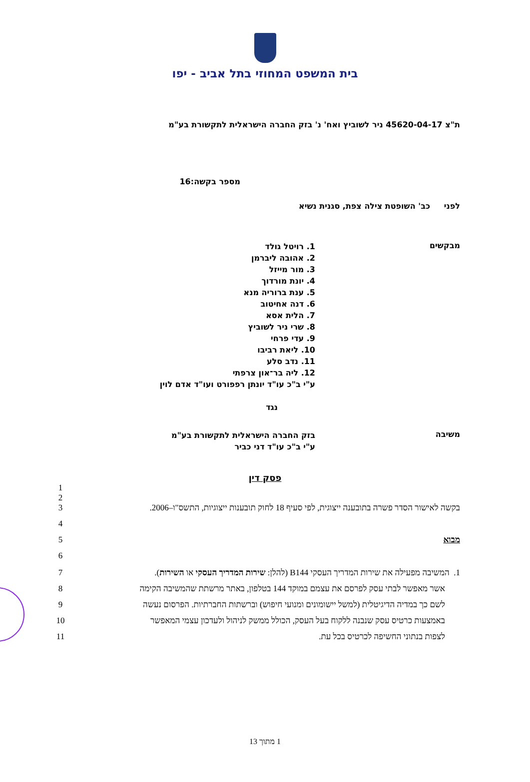בית המשפט המחוזי בתל אביב - יפו
ת"צ 45620-04-17 ניר לשוביץ ואח' נ' בזק החברה הישראלית לתקשורת בע"מ
מספר בקשה:16
לפני כב' השופטת צילה צפת, סגנית נשיא
מבקשים
1. רויטל גולד
2. אהובה ליברמן
3. מור מייזל
4. יונת מורדוך
5. ענת ברוריה מנא
6. דנה אחיטוב
7. הלית אסא
8. שרי ניר לשוביץ
9. עדי פרחי
10. ליאת רביבו
11. נדב סלע
12. ליה בר־און צרפתי
ע"י ב"כ עו"ד יונתן רפפורט ועו"ד אדם לוין
נגד
משיבה
בזק החברה הישראלית לתקשורת בע"מ
ע"י ב"כ עו"ד דני כביר
פסק דין
1
2
בקשה לאישור הסדר פשרה בתובענה ייצוגית, לפי סעיף 18 לחוק תובענות ייצוגיות, התשס"ו–2006.
3
4
מבוא 5
6
1. המשיבה מפעילה את שירות המדריך העסקי B144 (להלן: שירות המדריך העסקי או השירות).
7
אשר מאפשר לבתי עסק לפרסם את עצמם במוקד 144 בטלפון, באתר מרשתת שהמשיבה הקימה
8
לשם כך במדיה הדיגיטלית (למשל יישומונים ומנועי חיפוש) וברשתות החברתיות. הפרסום נעשה
9
באמצעות כרטיס עסק שנבנה ללקוח בעל העסק, הכולל ממשק לניהול ולעדכון עצמי המאפשר
10
לצפות בנתוני החשיפה לכרטיס בכל עת. 11
1 מתוך 13